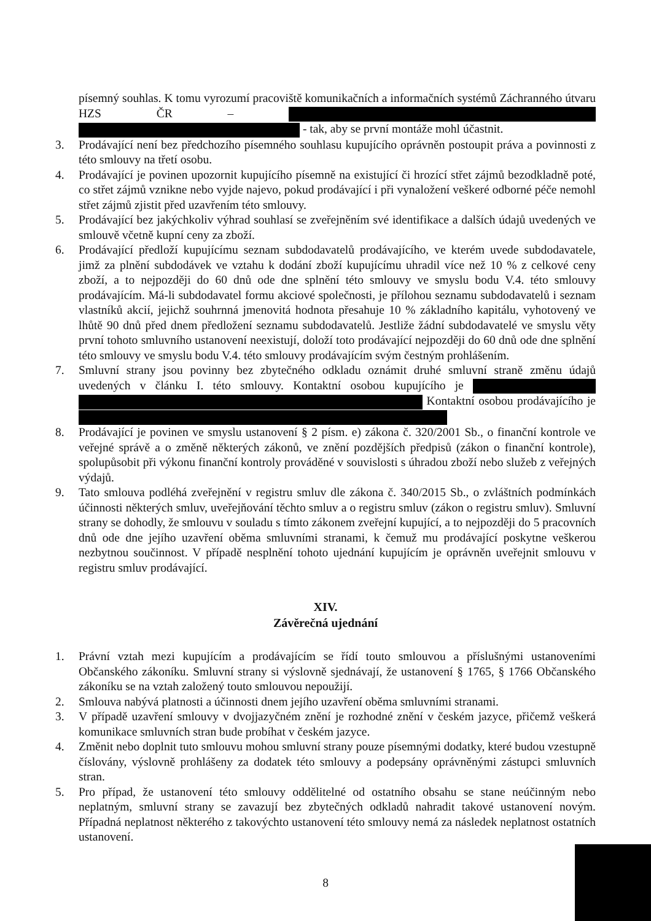písemný souhlas. K tomu vyrozumí pracoviště komunikačních a informačních systémů Záchranného útvaru HZS ČR – - tak, aby se první montáže mohl účastnit.
3. Prodávající není bez předchozího písemného souhlasu kupujícího oprávněn postoupit práva a povinnosti z této smlouvy na třetí osobu.
4. Prodávající je povinen upozornit kupujícího písemně na existující či hrozící střet zájmů bezodkladně poté, co střet zájmů vznikne nebo vyjde najevo, pokud prodávající i při vynaložení veškeré odborné péče nemohl střet zájmů zjistit před uzavřením této smlouvy.
5. Prodávající bez jakýchkoliv výhrad souhlasí se zveřejněním své identifikace a dalších údajů uvedených ve smlouvě včetně kupní ceny za zboží.
6. Prodávající předloží kupujícímu seznam subdodavatelů prodávajícího, ve kterém uvede subdodavatele, jimž za plnění subdodávek ve vztahu k dodání zboží kupujícímu uhradil více než 10 % z celkové ceny zboží, a to nejpozději do 60 dnů ode dne splnění této smlouvy ve smyslu bodu V.4. této smlouvy prodávajícím. Má-li subdodavatel formu akciové společnosti, je přílohou seznamu subdodavatelů i seznam vlastníků akcií, jejichž souhrnná jmenovitá hodnota přesahuje 10 % základního kapitálu, vyhotovený ve lhůtě 90 dnů před dnem předložení seznamu subdodavatelů. Jestliže žádní subdodavatelé ve smyslu věty první tohoto smluvního ustanovení neexistují, doloží toto prodávající nejpozději do 60 dnů ode dne splnění této smlouvy ve smyslu bodu V.4. této smlouvy prodávajícím svým čestným prohlášením.
7. Smluvní strany jsou povinny bez zbytečného odkladu oznámit druhé smluvní straně změnu údajů uvedených v článku I. této smlouvy. Kontaktní osobou kupujícího je Kontaktní osobou prodávajícího je
8. Prodávající je povinen ve smyslu ustanovení § 2 písm. e) zákona č. 320/2001 Sb., o finanční kontrole ve veřejné správě a o změně některých zákonů, ve znění pozdějších předpisů (zákon o finanční kontrole), spolupůsobit při výkonu finanční kontroly prováděné v souvislosti s úhradou zboží nebo služeb z veřejných výdajů.
9. Tato smlouva podléhá zveřejnění v registru smluv dle zákona č. 340/2015 Sb., o zvláštních podmínkách účinnosti některých smluv, uveřejňování těchto smluv a o registru smluv (zákon o registru smluv). Smluvní strany se dohodly, že smlouvu v souladu s tímto zákonem zveřejní kupující, a to nejpozději do 5 pracovních dnů ode dne jejího uzavření oběma smluvními stranami, k čemuž mu prodávající poskytne veškerou nezbytnou součinnost. V případě nesplnění tohoto ujednání kupujícím je oprávněn uveřejnit smlouvu v registru smluv prodávající.
XIV.
Závěrečná ujednání
1. Právní vztah mezi kupujícím a prodávajícím se řídí touto smlouvou a příslušnými ustanoveními Občanského zákoníku. Smluvní strany si výslovně sjednávají, že ustanovení § 1765, § 1766 Občanského zákoníku se na vztah založený touto smlouvou nepoužijí.
2. Smlouva nabývá platnosti a účinnosti dnem jejího uzavření oběma smluvními stranami.
3. V případě uzavření smlouvy v dvojjazyčném znění je rozhodné znění v českém jazyce, přičemž veškerá komunikace smluvních stran bude probíhat v českém jazyce.
4. Změnit nebo doplnit tuto smlouvu mohou smluvní strany pouze písemnými dodatky, které budou vzestupně číslovány, výslovně prohlášeny za dodatek této smlouvy a podepsány oprávněnými zástupci smluvních stran.
5. Pro případ, že ustanovení této smlouvy oddělitelné od ostatního obsahu se stane neúčinným nebo neplatným, smluvní strany se zavazují bez zbytečných odkladů nahradit takové ustanovení novým. Případná neplatnost některého z takovýchto ustanovení této smlouvy nemá za následek neplatnost ostatních ustanovení.
8